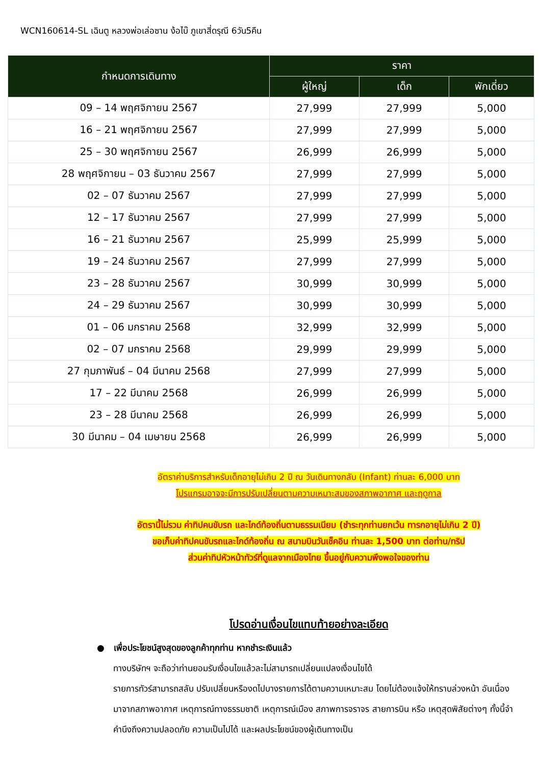WCN160614-SL เฉินตู หลวงพ่อเล่อซาน ง้อไบ๊ ภูเขาสี่ดรุณี 6วัน5คืน
| กำหนดการเดินทาง | ราคา | | |
| --- | --- | --- | --- |
| | ผู้ใหญ่ | เด็ก | พักเดี่ยว |
| 09 – 14 พฤศจิกายน 2567 | 27,999 | 27,999 | 5,000 |
| 16 – 21 พฤศจิกายน 2567 | 27,999 | 27,999 | 5,000 |
| 25 – 30 พฤศจิกายน 2567 | 26,999 | 26,999 | 5,000 |
| 28 พฤศจิกายน – 03 ธันวาคม 2567 | 27,999 | 27,999 | 5,000 |
| 02 – 07 ธันวาคม 2567 | 27,999 | 27,999 | 5,000 |
| 12 – 17 ธันวาคม 2567 | 27,999 | 27,999 | 5,000 |
| 16 – 21 ธันวาคม 2567 | 25,999 | 25,999 | 5,000 |
| 19 – 24 ธันวาคม 2567 | 27,999 | 27,999 | 5,000 |
| 23 – 28 ธันวาคม 2567 | 30,999 | 30,999 | 5,000 |
| 24 – 29 ธันวาคม 2567 | 30,999 | 30,999 | 5,000 |
| 01 – 06 มกราคม 2568 | 32,999 | 32,999 | 5,000 |
| 02 – 07 มกราคม 2568 | 29,999 | 29,999 | 5,000 |
| 27 กุมภาพันธ์ – 04 มีนาคม 2568 | 27,999 | 27,999 | 5,000 |
| 17 – 22 มีนาคม 2568 | 26,999 | 26,999 | 5,000 |
| 23 – 28 มีนาคม 2568 | 26,999 | 26,999 | 5,000 |
| 30 มีนาคม – 04 เมษายน 2568 | 26,999 | 26,999 | 5,000 |
อัตราค่าบริการสำหรับเด็กอายุไม่เกิน 2 ปี ณ วันเดินทางกลับ (Infant) ท่านละ 6,000 บาท
โปรแกรมอาจจะมีการปรับเปลี่ยนตามความเหมาะสมของสภาพอากาศ และฤดูกาล
อัตรานี้ไม่รวม ค่าทิปคนขับรถ และไกด์ท้องถิ่นตามธรรมเนียม (ชำระทุกท่านยกเว้น ทารกอายุไม่เกิน 2 ปี)
ขอเก็บค่าทิปคนขับรถและไกด์ท้องถิ่น ณ สนามบินวันเช็คอิน ท่านละ 1,500 บาท ต่อท่าน/ทริป
ส่วนค่าทิปหัวหน้าทัวร์ที่ดูแลจากเมืองไทย ขึ้นอยู่กับความพึงพอใจของท่าน
โปรดอ่านเงื่อนไขแทบท้ายอย่างละเอียด
● เพื่อประโยชน์สูงสุดของลูกค้าทุกท่าน หากชำระเงินแล้ว
ทางบริษัทฯ จะถือว่าท่านยอมรับเงื่อนไขแล้วละไม่สามารถเปลี่ยนแปลงเงื่อนไขได้
รายการทัวร์สามารถสลับ ปรับเปลี่ยนหรืองดไปบางรายการได้ตามความเหมาะสม โดยไม่ต้องแจ้งให้ทราบล่วงหน้า อันเนื่องมาจากสภาพอากาศ เหตุการณ์ทางธรรมชาติ เหตุการณ์เมือง สภาพการจราจร สายการบิน หรือ เหตุสุดพิสัยต่างๆ ทั้งนี้จำคำนึงถึงความปลอดภัย ความเป็นไปได้ และผลประโยชน์ของผู้เดินทางเป็น